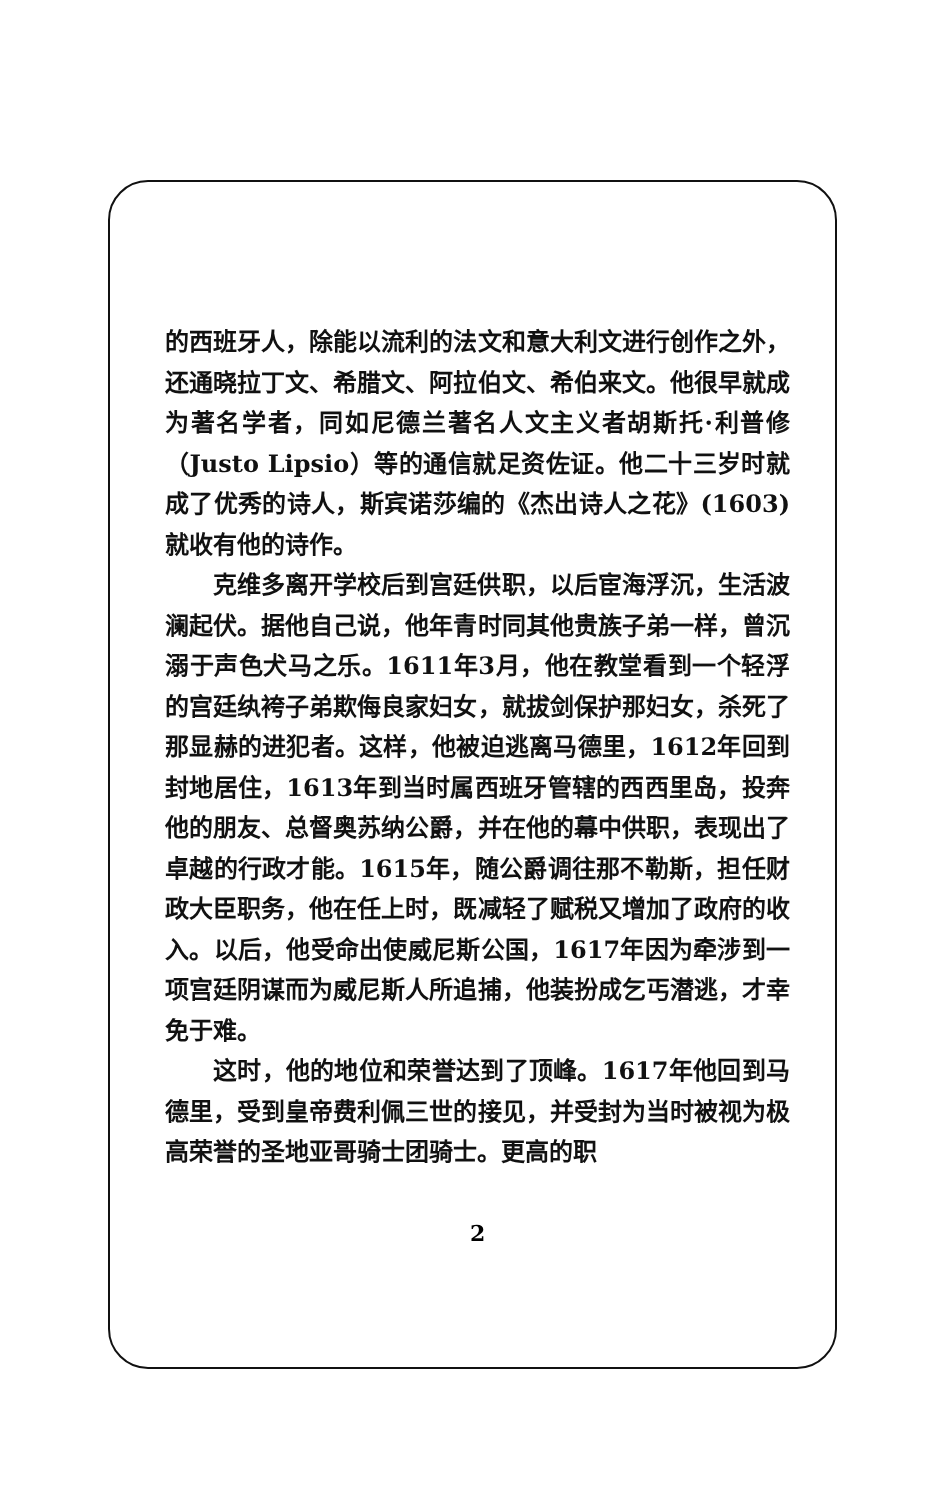的西班牙人，除能以流利的法文和意大利文进行创作之外，还通晓拉丁文、希腊文、阿拉伯文、希伯来文。他很早就成为著名学者，同如尼德兰著名人文主义者胡斯托·利普修（Justo Lipsio）等的通信就足资佐证。他二十三岁时就成了优秀的诗人，斯宾诺莎编的《杰出诗人之花》(1603)就收有他的诗作。
克维多离开学校后到宫廷供职，以后宦海浮沉，生活波澜起伏。据他自己说，他年青时同其他贵族子弟一样，曾沉溺于声色犬马之乐。1611年3月，他在教堂看到一个轻浮的宫廷纨袴子弟欺侮良家妇女，就拔剑保护那妇女，杀死了那显赫的进犯者。这样，他被迫逃离马德里，1612年回到封地居住，1613年到当时属西班牙管辖的西西里岛，投奔他的朋友、总督奥苏纳公爵，并在他的幕中供职，表现出了卓越的行政才能。1615年，随公爵调往那不勒斯，担任财政大臣职务，他在任上时，既减轻了赋税又增加了政府的收入。以后，他受命出使威尼斯公国，1617年因为牵涉到一项宫廷阴谋而为威尼斯人所追捕，他装扮成乞丐潜逃，才幸免于难。
这时，他的地位和荣誉达到了顶峰。1617年他回到马德里，受到皇帝费利佩三世的接见，并受封为当时被视为极高荣誉的圣地亚哥骑士团骑士。更高的职
2